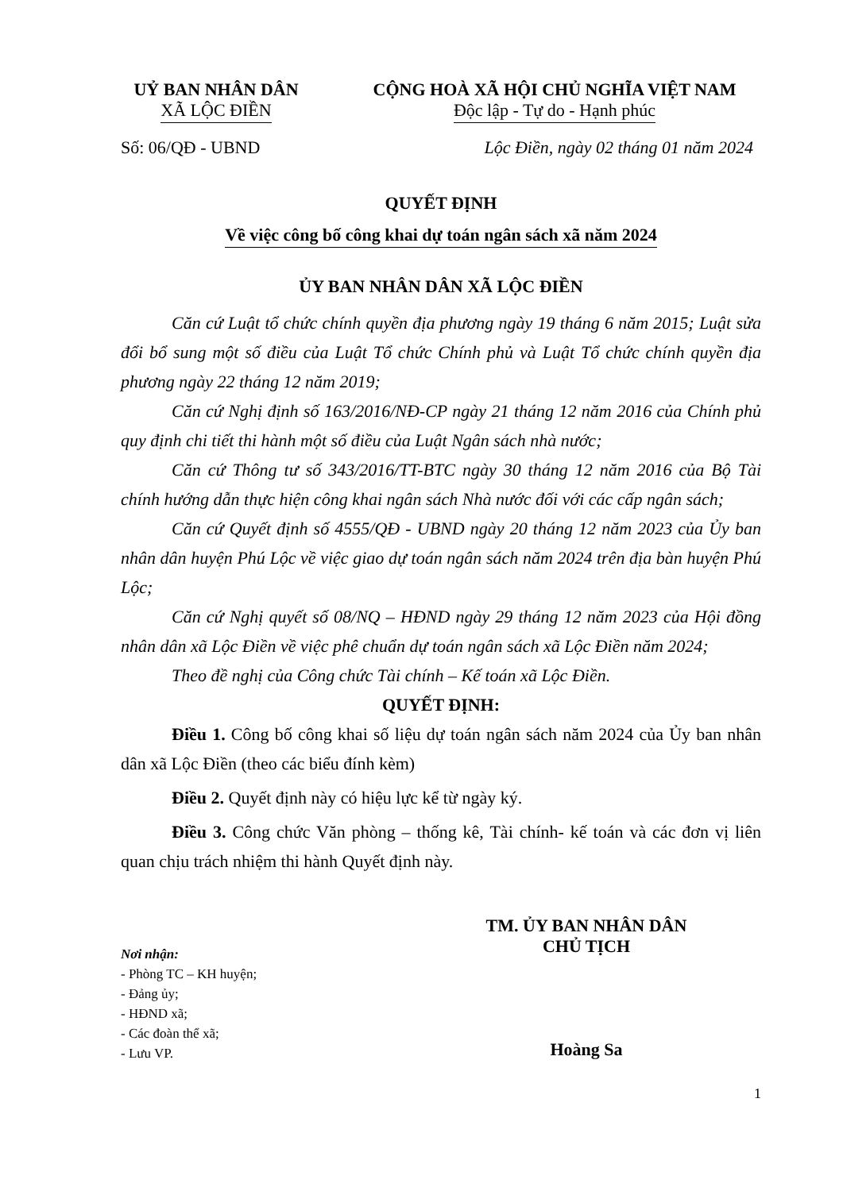UỶ BAN NHÂN DÂN
XÃ LỘC ĐIỀN
CỘNG HOÀ XÃ HỘI CHỦ NGHĨA VIỆT NAM
Độc lập - Tự do - Hạnh phúc
Số: 06/QĐ - UBND Lộc Điền, ngày 02 tháng 01 năm 2024
QUYẾT ĐỊNH
Về việc công bố công khai dự toán ngân sách xã năm 2024
ỦY BAN NHÂN DÂN XÃ LỘC ĐIỀN
Căn cứ Luật tổ chức chính quyền địa phương ngày 19 tháng 6 năm 2015; Luật sửa đổi bổ sung một số điều của Luật Tổ chức Chính phủ và Luật Tổ chức chính quyền địa phương ngày 22 tháng 12 năm 2019;
Căn cứ Nghị định số 163/2016/NĐ-CP ngày 21 tháng 12 năm 2016 của Chính phủ quy định chi tiết thi hành một số điều của Luật Ngân sách nhà nước;
Căn cứ Thông tư số 343/2016/TT-BTC ngày 30 tháng 12 năm 2016 của Bộ Tài chính hướng dẫn thực hiện công khai ngân sách Nhà nước đối với các cấp ngân sách;
Căn cứ Quyết định số 4555/QĐ - UBND ngày 20 tháng 12 năm 2023 của Ủy ban nhân dân huyện Phú Lộc về việc giao dự toán ngân sách năm 2024 trên địa bàn huyện Phú Lộc;
Căn cứ Nghị quyết số 08/NQ – HĐND ngày 29 tháng 12 năm 2023 của Hội đồng nhân dân xã Lộc Điền về việc phê chuẩn dự toán ngân sách xã Lộc Điền năm 2024;
Theo đề nghị của Công chức Tài chính – Kế toán xã Lộc Điền.
QUYẾT ĐỊNH:
Điều 1. Công bố công khai số liệu dự toán ngân sách năm 2024 của Ủy ban nhân dân xã Lộc Điền (theo các biểu đính kèm)
Điều 2. Quyết định này có hiệu lực kể từ ngày ký.
Điều 3. Công chức Văn phòng – thống kê, Tài chính- kế toán và các đơn vị liên quan chịu trách nhiệm thi hành Quyết định này.
Nơi nhận:
- Phòng TC – KH huyện;
- Đảng ủy;
- HĐND xã;
- Các đoàn thể xã;
- Lưu VP.
TM. ỦY BAN NHÂN DÂN
CHỦ TỊCH
Hoàng Sa
1